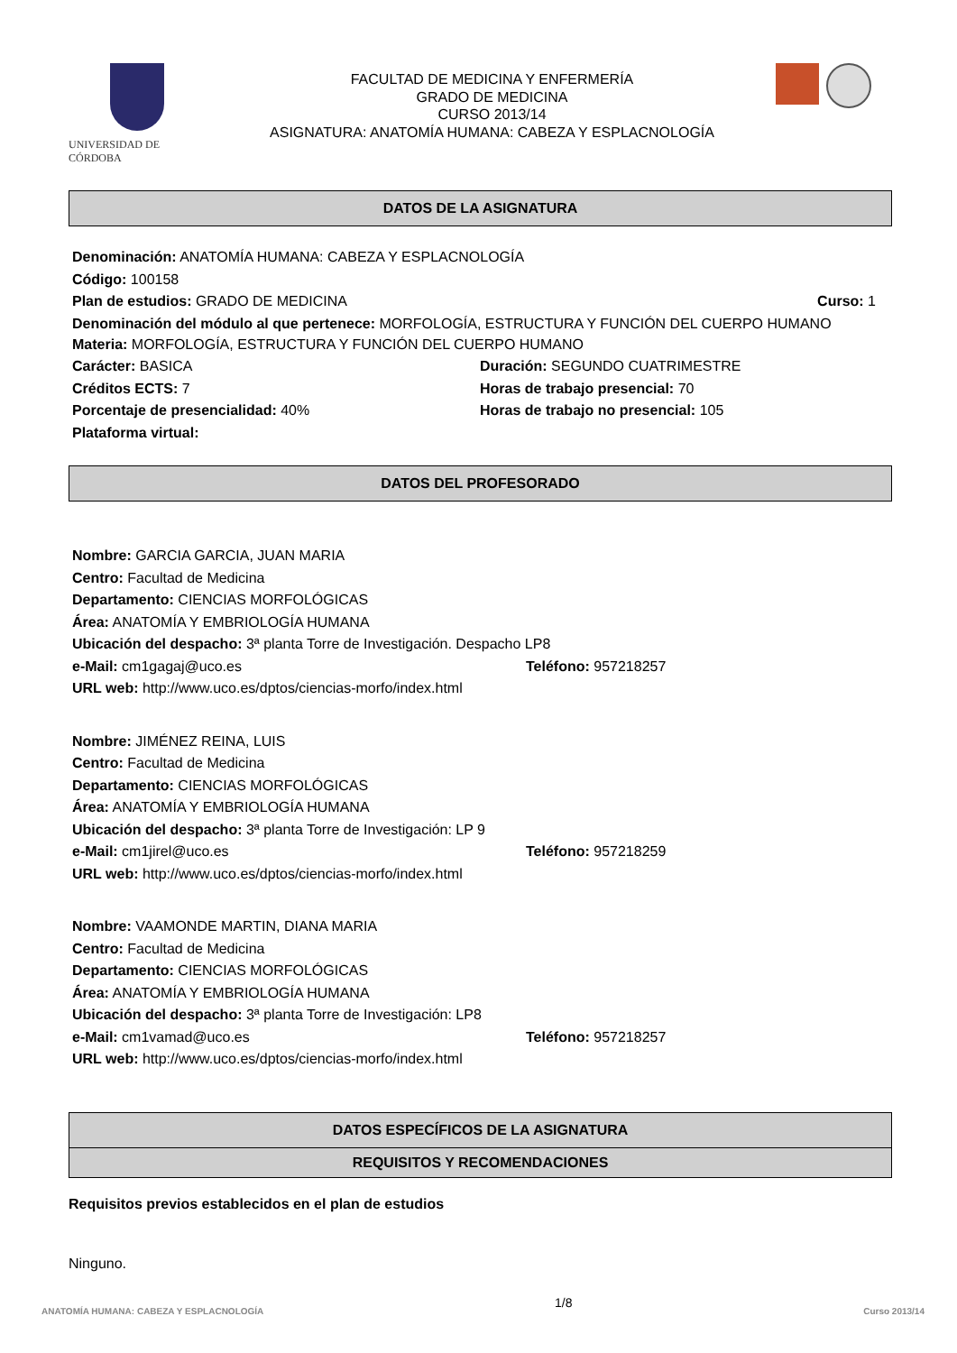UNIVERSIDAD DE CÓRDOBA
FACULTAD DE MEDICINA Y ENFERMERÍA
GRADO DE MEDICINA
CURSO 2013/14
ASIGNATURA: ANATOMÍA HUMANA: CABEZA Y ESPLACNOLOGÍA
DATOS DE LA ASIGNATURA
Denominación: ANATOMÍA HUMANA: CABEZA Y ESPLACNOLOGÍA
Código: 100158
Plan de estudios: GRADO DE MEDICINA Curso: 1
Denominación del módulo al que pertenece: MORFOLOGÍA, ESTRUCTURA Y FUNCIÓN DEL CUERPO HUMANO
Materia: MORFOLOGÍA, ESTRUCTURA Y FUNCIÓN DEL CUERPO HUMANO
Carácter: BASICA Duración: SEGUNDO CUATRIMESTRE
Créditos ECTS: 7 Horas de trabajo presencial: 70
Porcentaje de presencialidad: 40% Horas de trabajo no presencial: 105
Plataforma virtual:
DATOS DEL PROFESORADO
Nombre: GARCIA GARCIA, JUAN MARIA
Centro: Facultad de Medicina
Departamento: CIENCIAS MORFOLÓGICAS
Área: ANATOMÍA Y EMBRIOLOGÍA HUMANA
Ubicación del despacho: 3ª planta Torre de Investigación. Despacho LP8
e-Mail: cm1gagaj@uco.es Teléfono: 957218257
URL web: http://www.uco.es/dptos/ciencias-morfo/index.html
Nombre: JIMÉNEZ REINA, LUIS
Centro: Facultad de Medicina
Departamento: CIENCIAS MORFOLÓGICAS
Área: ANATOMÍA Y EMBRIOLOGÍA HUMANA
Ubicación del despacho: 3ª planta Torre de Investigación: LP 9
e-Mail: cm1jirel@uco.es Teléfono: 957218259
URL web: http://www.uco.es/dptos/ciencias-morfo/index.html
Nombre: VAAMONDE MARTIN, DIANA MARIA
Centro: Facultad de Medicina
Departamento: CIENCIAS MORFOLÓGICAS
Área: ANATOMÍA Y EMBRIOLOGÍA HUMANA
Ubicación del despacho: 3ª planta Torre de Investigación: LP8
e-Mail: cm1vamad@uco.es Teléfono: 957218257
URL web: http://www.uco.es/dptos/ciencias-morfo/index.html
DATOS ESPECÍFICOS DE LA ASIGNATURA
REQUISITOS Y RECOMENDACIONES
Requisitos previos establecidos en el plan de estudios
Ninguno.
ANATOMÍA HUMANA: CABEZA Y ESPLACNOLOGÍA 1/8 Curso 2013/14